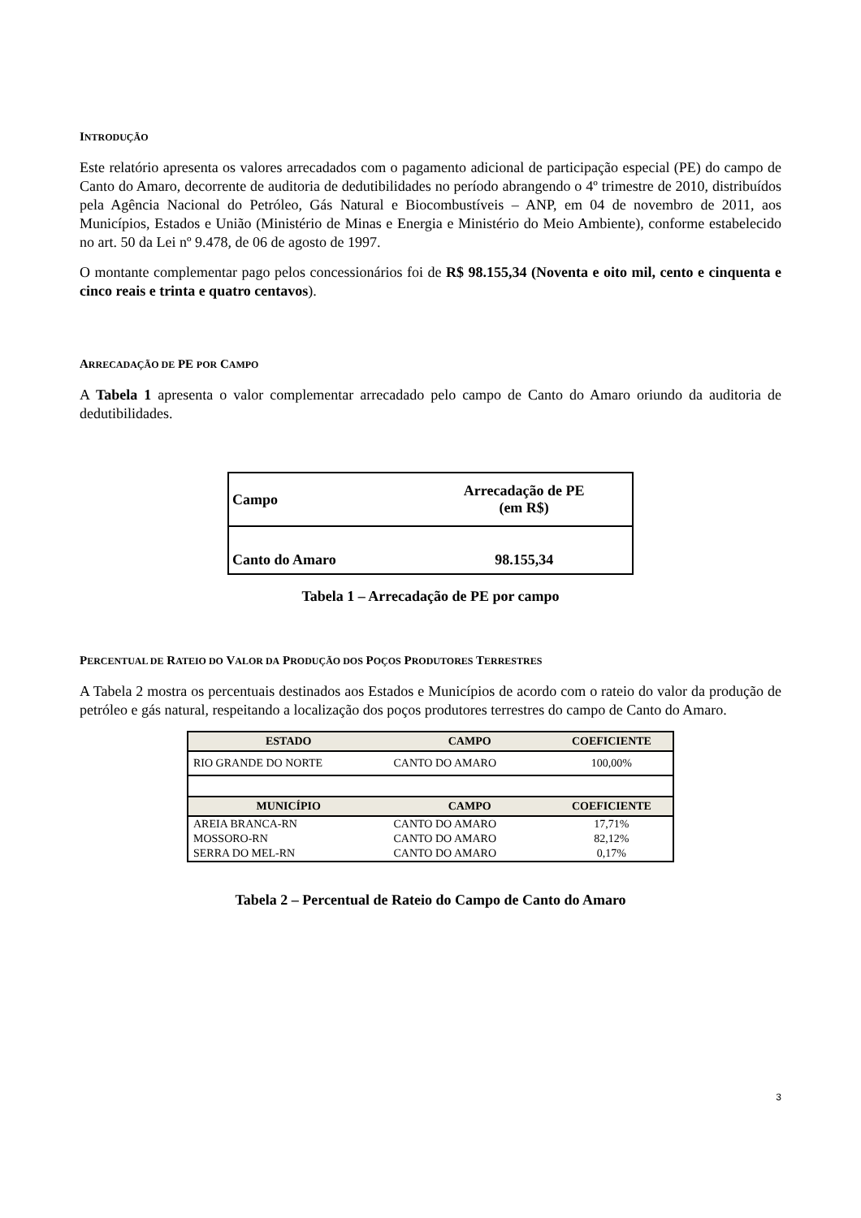INTRODUÇÃO
Este relatório apresenta os valores arrecadados com o pagamento adicional de participação especial (PE) do campo de Canto do Amaro, decorrente de auditoria de dedutibilidades no período abrangendo o 4º trimestre de 2010, distribuídos pela Agência Nacional do Petróleo, Gás Natural e Biocombustíveis – ANP, em 04 de novembro de 2011, aos Municípios, Estados e União (Ministério de Minas e Energia e Ministério do Meio Ambiente), conforme estabelecido no art. 50 da Lei nº 9.478, de 06 de agosto de 1997.
O montante complementar pago pelos concessionários foi de R$ 98.155,34 (Noventa e oito mil, cento e cinquenta e cinco reais e trinta e quatro centavos).
ARRECADAÇÃO DE PE POR CAMPO
A Tabela 1 apresenta o valor complementar arrecadado pelo campo de Canto do Amaro oriundo da auditoria de dedutibilidades.
| Campo | Arrecadação de PE (em R$) |
| Canto do Amaro | 98.155,34 |
Tabela 1 – Arrecadação de PE por campo
PERCENTUAL DE RATEIO DO VALOR DA PRODUÇÃO DOS POÇOS PRODUTORES TERRESTRES
A Tabela 2 mostra os percentuais destinados aos Estados e Municípios de acordo com o rateio do valor da produção de petróleo e gás natural, respeitando a localização dos poços produtores terrestres do campo de Canto do Amaro.
| ESTADO | CAMPO | COEFICIENTE |
| --- | --- | --- |
| RIO GRANDE DO NORTE | CANTO DO AMARO | 100,00% |
| MUNICÍPIO | CAMPO | COEFICIENTE |
| AREIA BRANCA-RN | CANTO DO AMARO | 17,71% |
| MOSSORO-RN | CANTO DO AMARO | 82,12% |
| SERRA DO MEL-RN | CANTO DO AMARO | 0,17% |
Tabela 2 – Percentual de Rateio do Campo de Canto do Amaro
3